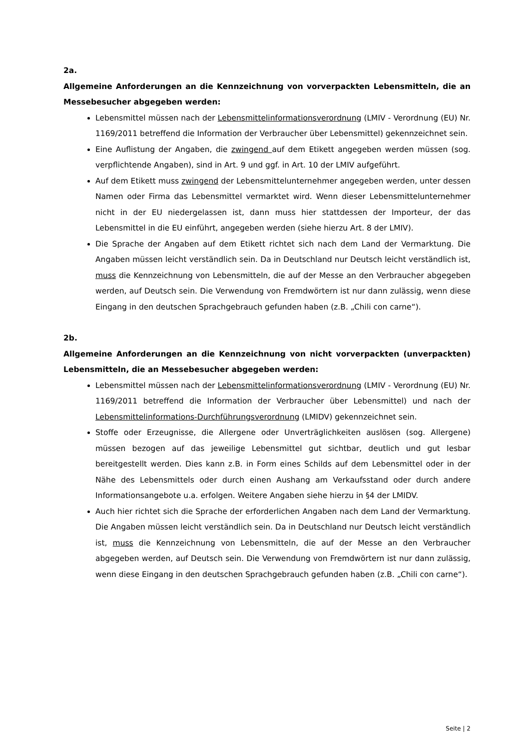2a.
Allgemeine Anforderungen an die Kennzeichnung von vorverpackten Lebensmitteln, die an Messebesucher abgegeben werden:
Lebensmittel müssen nach der Lebensmittelinformationsverordnung (LMIV - Verordnung (EU) Nr. 1169/2011 betreffend die Information der Verbraucher über Lebensmittel) gekennzeichnet sein.
Eine Auflistung der Angaben, die zwingend auf dem Etikett angegeben werden müssen (sog. verpflichtende Angaben), sind in Art. 9 und ggf. in Art. 10 der LMIV aufgeführt.
Auf dem Etikett muss zwingend der Lebensmittelunternehmer angegeben werden, unter dessen Namen oder Firma das Lebensmittel vermarktet wird. Wenn dieser Lebensmittelunternehmer nicht in der EU niedergelassen ist, dann muss hier stattdessen der Importeur, der das Lebensmittel in die EU einführt, angegeben werden (siehe hierzu Art. 8 der LMIV).
Die Sprache der Angaben auf dem Etikett richtet sich nach dem Land der Vermarktung. Die Angaben müssen leicht verständlich sein. Da in Deutschland nur Deutsch leicht verständlich ist, muss die Kennzeichnung von Lebensmitteln, die auf der Messe an den Verbraucher abgegeben werden, auf Deutsch sein. Die Verwendung von Fremdwörtern ist nur dann zulässig, wenn diese Eingang in den deutschen Sprachgebrauch gefunden haben (z.B. „Chili con carne“).
2b.
Allgemeine Anforderungen an die Kennzeichnung von nicht vorverpackten (unverpackten) Lebensmitteln, die an Messebesucher abgegeben werden:
Lebensmittel müssen nach der Lebensmittelinformationsverordnung (LMIV - Verordnung (EU) Nr. 1169/2011 betreffend die Information der Verbraucher über Lebensmittel) und nach der Lebensmittelinformations-Durchführungsverordnung (LMIDV) gekennzeichnet sein.
Stoffe oder Erzeugnisse, die Allergene oder Unverträglichkeiten auslösen (sog. Allergene) müssen bezogen auf das jeweilige Lebensmittel gut sichtbar, deutlich und gut lesbar bereitgestellt werden. Dies kann z.B. in Form eines Schilds auf dem Lebensmittel oder in der Nähe des Lebensmittels oder durch einen Aushang am Verkaufsstand oder durch andere Informationsangebote u.a. erfolgen. Weitere Angaben siehe hierzu in §4 der LMIDV.
Auch hier richtet sich die Sprache der erforderlichen Angaben nach dem Land der Vermarktung. Die Angaben müssen leicht verständlich sein. Da in Deutschland nur Deutsch leicht verständlich ist, muss die Kennzeichnung von Lebensmitteln, die auf der Messe an den Verbraucher abgegeben werden, auf Deutsch sein. Die Verwendung von Fremdwörtern ist nur dann zulässig, wenn diese Eingang in den deutschen Sprachgebrauch gefunden haben (z.B. „Chili con carne“).
Seite | 2